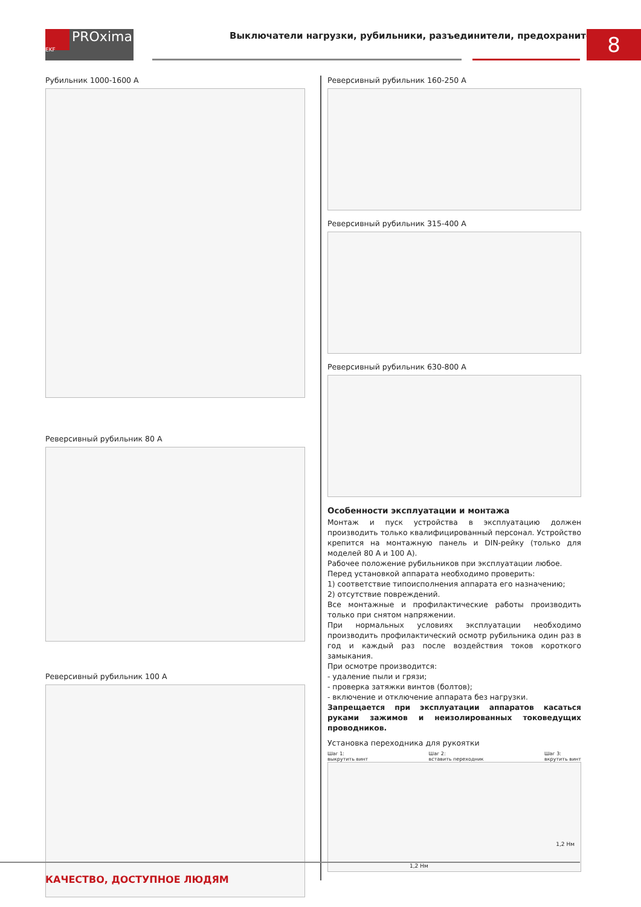PROxima
EKF
Выключатели нагрузки, рубильники, разъединители, предохранители
8
Рубильник 1000-1600 А
Реверсивный рубильник 80 А
Реверсивный рубильник 100 А
Реверсивный рубильник 160-250 А
Реверсивный рубильник 315-400 А
Реверсивный рубильник 630-800 А
Особенности эксплуатации и монтажа
Монтаж и пуск устройства в эксплуатацию должен производить только квалифицированный персонал. Устройство крепится на монтажную панель и DIN-рейку (только для моделей 80 А и 100 А).
Рабочее положение рубильников при эксплуатации любое.
Перед установкой аппарата необходимо проверить:
1) соответствие типоисполнения аппарата его назначению;
2) отсутствие повреждений.
Все монтажные и профилактические работы производить только при снятом напряжении.
При нормальных условиях эксплуатации необходимо производить профилактический осмотр рубильника один раз в год и каждый раз после воздействия токов короткого замыкания.
При осмотре производится:
- удаление пыли и грязи;
- проверка затяжки винтов (болтов);
- включение и отключение аппарата без нагрузки.
Запрещается при эксплуатации аппаратов касаться руками зажимов и неизолированных токоведущих проводников.
Установка переходника для рукоятки
Шаг 1:
выкрутить винт Шаг 2:
вставить переходник Шаг 3:
вкрутить винт
1,2 Нм
1,2 Нм
КАЧЕСТВО, ДОСТУПНОЕ ЛЮДЯМ